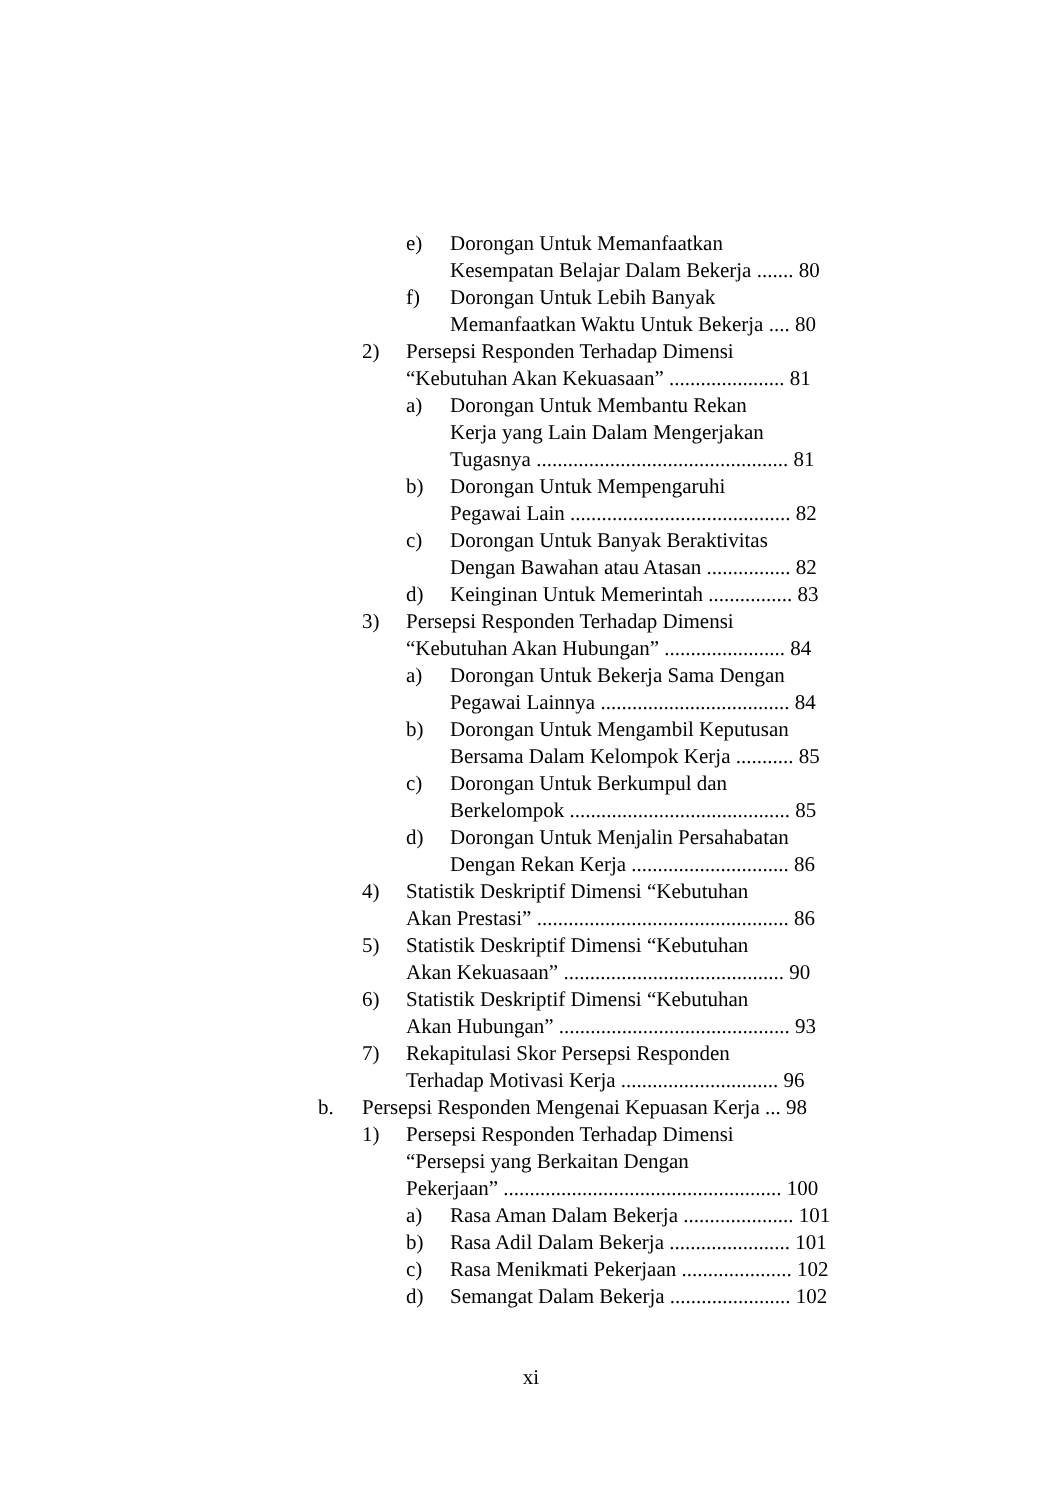e) Dorongan Untuk Memanfaatkan
Kesempatan Belajar Dalam Bekerja ....... 80
f) Dorongan Untuk Lebih Banyak
Memanfaatkan Waktu Untuk Bekerja .... 80
2) Persepsi Responden Terhadap Dimensi
“Kebutuhan Akan Kekuasaan” ...................... 81
a) Dorongan Untuk Membantu Rekan
Kerja yang Lain Dalam Mengerjakan
Tugasnya ................................................ 81
b) Dorongan Untuk Mempengaruhi
Pegawai Lain .......................................... 82
c) Dorongan Untuk Banyak Beraktivitas
Dengan Bawahan atau Atasan ................ 82
d) Keinginan Untuk Memerintah ................ 83
3) Persepsi Responden Terhadap Dimensi
“Kebutuhan Akan Hubungan” ....................... 84
a) Dorongan Untuk Bekerja Sama Dengan
Pegawai Lainnya .................................... 84
b) Dorongan Untuk Mengambil Keputusan
Bersama Dalam Kelompok Kerja ........... 85
c) Dorongan Untuk Berkumpul dan
Berkelompok .......................................... 85
d) Dorongan Untuk Menjalin Persahabatan
Dengan Rekan Kerja .............................. 86
4) Statistik Deskriptif Dimensi “Kebutuhan
Akan Prestasi” ................................................ 86
5) Statistik Deskriptif Dimensi “Kebutuhan
Akan Kekuasaan” .......................................... 90
6) Statistik Deskriptif Dimensi “Kebutuhan
Akan Hubungan” ............................................ 93
7) Rekapitulasi Skor Persepsi Responden
Terhadap Motivasi Kerja .............................. 96
b. Persepsi Responden Mengenai Kepuasan Kerja ... 98
1) Persepsi Responden Terhadap Dimensi
“Persepsi yang Berkaitan Dengan
Pekerjaan” ..................................................... 100
a) Rasa Aman Dalam Bekerja ..................... 101
b) Rasa Adil Dalam Bekerja ....................... 101
c) Rasa Menikmati Pekerjaan ..................... 102
d) Semangat Dalam Bekerja ....................... 102
xi